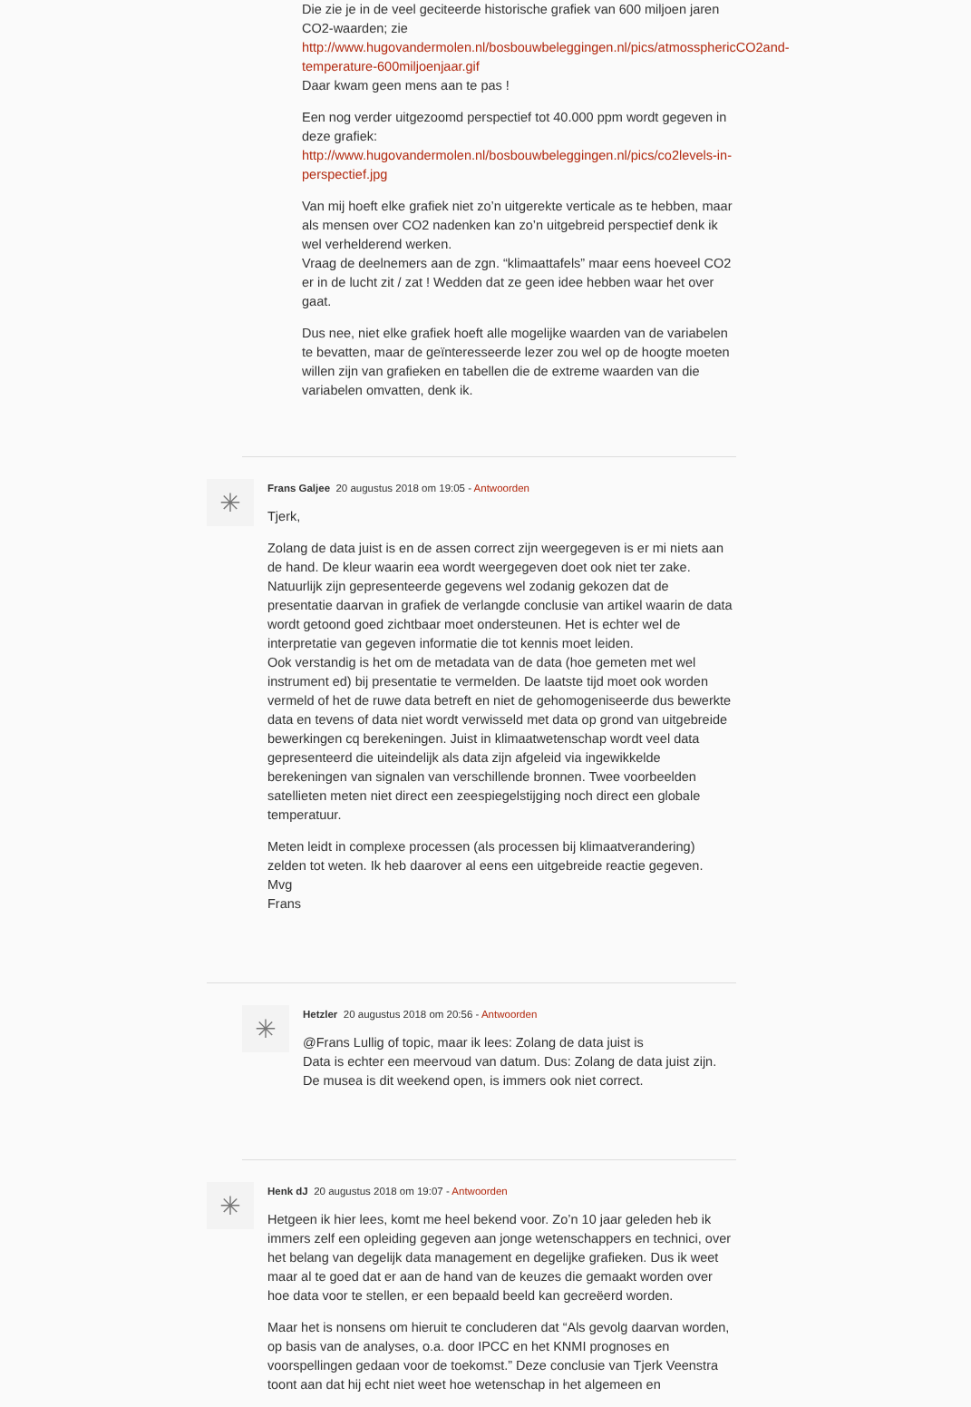Die zie je in de veel geciteerde historische grafiek van 600 miljoen jaren CO2-waarden; zie
http://www.hugovandermolen.nl/bosbouwbeleggingen.nl/pics/atmossphericCO2and-temperature-600miljoenjaar.gif
Daar kwam geen mens aan te pas !
Een nog verder uitgezoomd perspectief tot 40.000 ppm wordt gegeven in deze grafiek:
http://www.hugovandermolen.nl/bosbouwbeleggingen.nl/pics/co2levels-in-perspectief.jpg
Van mij hoeft elke grafiek niet zo’n uitgerekte verticale as te hebben, maar als mensen over CO2 nadenken kan zo’n uitgebreid perspectief denk ik wel verhelderend werken.
Vraag de deelnemers aan de zgn. “klimaattafels” maar eens hoeveel CO2 er in de lucht zit / zat ! Wedden dat ze geen idee hebben waar het over gaat.
Dus nee, niet elke grafiek hoeft alle mogelijke waarden van de variabelen te bevatten, maar de geïnteresseerde lezer zou wel op de hoogte moeten willen zijn van grafieken en tabellen die de extreme waarden van die variabelen omvatten, denk ik.
✳
Frans Galjee 20 augustus 2018 om 19:05 - Antwoorden
Tjerk,
Zolang de data juist is en de assen correct zijn weergegeven is er mi niets aan de hand. De kleur waarin eea wordt weergegeven doet ook niet ter zake. Natuurlijk zijn gepresenteerde gegevens wel zodanig gekozen dat de presentatie daarvan in grafiek de verlangde conclusie van artikel waarin de data wordt getoond goed zichtbaar moet ondersteunen. Het is echter wel de interpretatie van gegeven informatie die tot kennis moet leiden.
Ook verstandig is het om de metadata van de data (hoe gemeten met wel instrument ed) bij presentatie te vermelden. De laatste tijd moet ook worden vermeld of het de ruwe data betreft en niet de gehomogeniseerde dus bewerkte data en tevens of data niet wordt verwisseld met data op grond van uitgebreide bewerkingen cq berekeningen. Juist in klimaatwetenschap wordt veel data gepresenteerd die uiteindelijk als data zijn afgeleid via ingewikkelde berekeningen van signalen van verschillende bronnen. Twee voorbeelden satellieten meten niet direct een zeespiegelstijging noch direct een globale temperatuur.
Meten leidt in complexe processen (als processen bij klimaatverandering) zelden tot weten. Ik heb daarover al eens een uitgebreide reactie gegeven.
Mvg
Frans
✳
Hetzler 20 augustus 2018 om 20:56 - Antwoorden
@Frans Lullig of topic, maar ik lees: Zolang de data juist is
Data is echter een meervoud van datum. Dus: Zolang de data juist zijn.
De musea is dit weekend open, is immers ook niet correct.
✳
Henk dJ 20 augustus 2018 om 19:07 - Antwoorden
Hetgeen ik hier lees, komt me heel bekend voor. Zo’n 10 jaar geleden heb ik immers zelf een opleiding gegeven aan jonge wetenschappers en technici, over het belang van degelijk data management en degelijke grafieken. Dus ik weet maar al te goed dat er aan de hand van de keuzes die gemaakt worden over hoe data voor te stellen, er een bepaald beeld kan gecreëerd worden.
Maar het is nonsens om hieruit te concluderen dat “Als gevolg daarvan worden, op basis van de analyses, o.a. door IPCC en het KNMI prognoses en voorspellingen gedaan voor de toekomst.” Deze conclusie van Tjerk Veenstra toont aan dat hij echt niet weet hoe wetenschap in het algemeen en